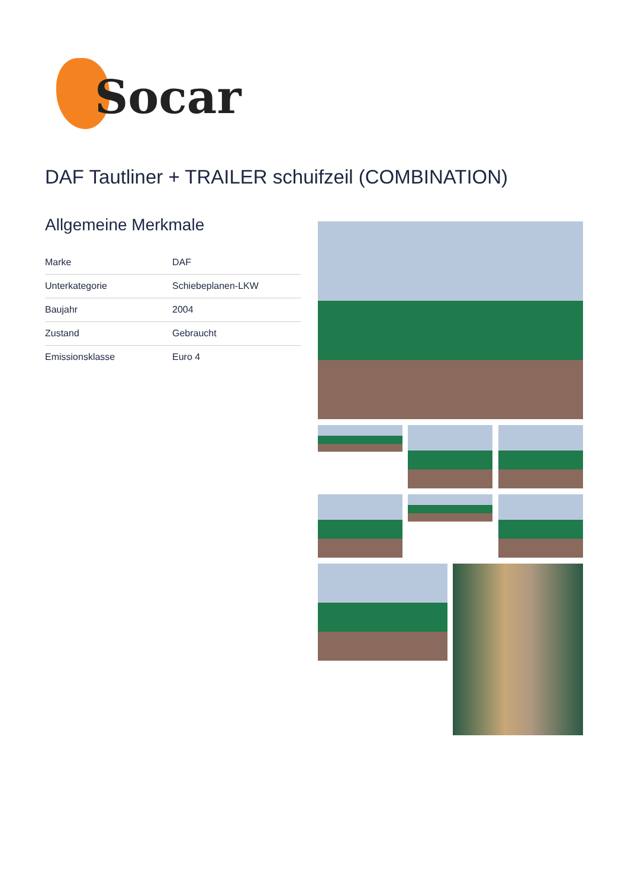Socar
DAF Tautliner + TRAILER schuifzeil (COMBINATION)
Allgemeine Merkmale
| Marke | DAF |
| Unterkategorie | Schiebeplanen-LKW |
| Baujahr | 2004 |
| Zustand | Gebraucht |
| Emissionsklasse | Euro 4 |